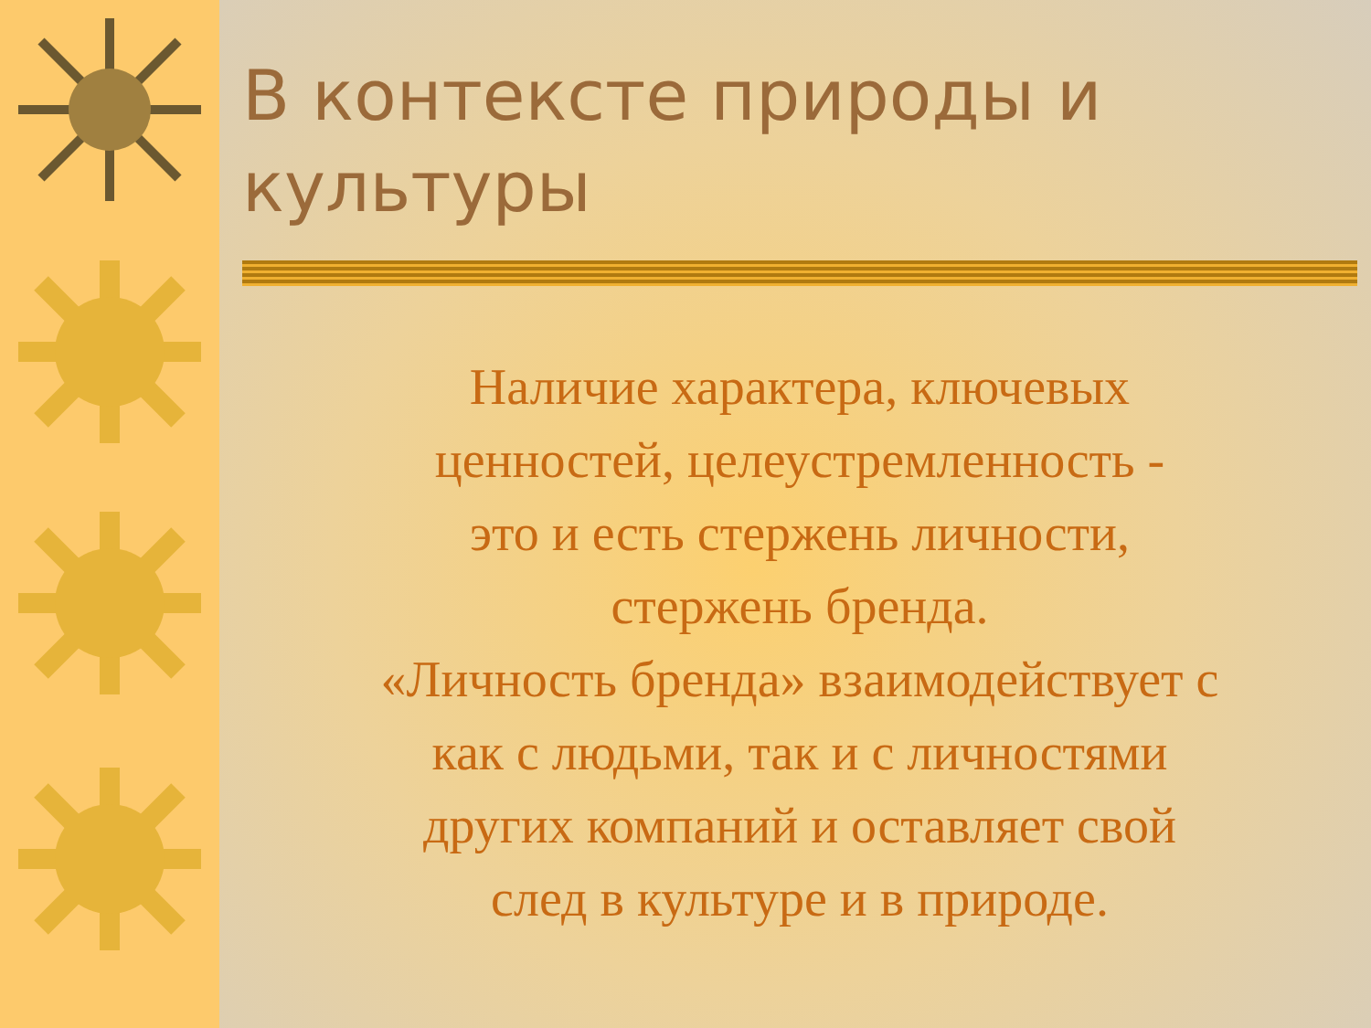В контексте природы и
культуры
Наличие характера, ключевых
ценностей, целеустремленность -
это и есть стержень личности,
стержень бренда.
«Личность бренда» взаимодействует с
как с людьми, так и с личностями
других компаний и оставляет свой
след в культуре и в природе.